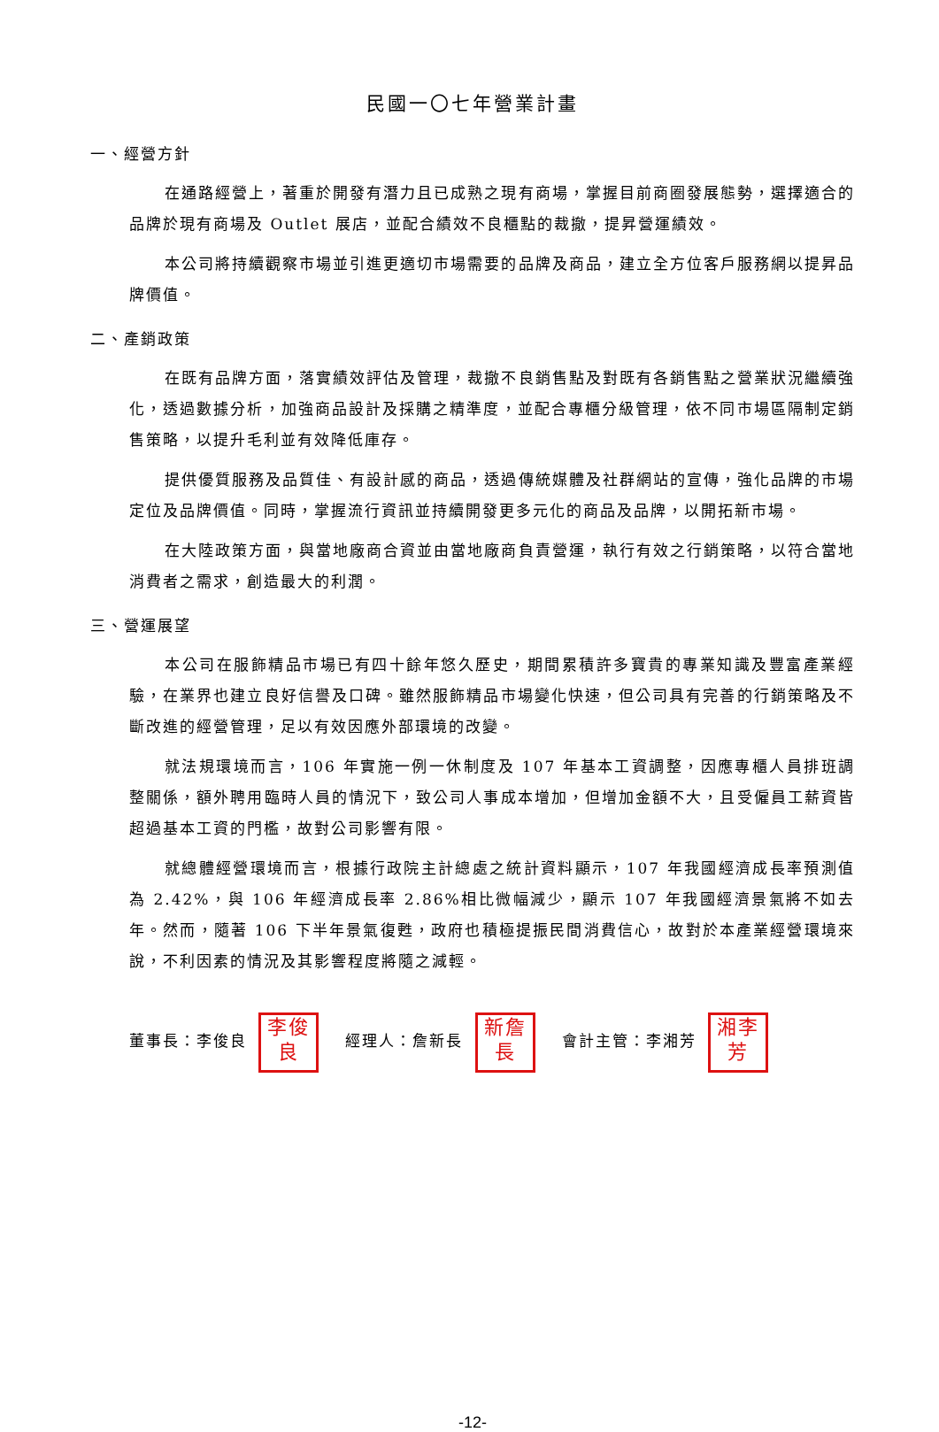民國一〇七年營業計畫
一、經營方針
在通路經營上，著重於開發有潛力且已成熟之現有商場，掌握目前商圈發展態勢，選擇適合的品牌於現有商場及 Outlet 展店，並配合績效不良櫃點的裁撤，提昇營運績效。
本公司將持續觀察市場並引進更適切市場需要的品牌及商品，建立全方位客戶服務網以提昇品牌價值。
二、產銷政策
在既有品牌方面，落實績效評估及管理，裁撤不良銷售點及對既有各銷售點之營業狀況繼續強化，透過數據分析，加強商品設計及採購之精準度，並配合專櫃分級管理，依不同市場區隔制定銷售策略，以提升毛利並有效降低庫存。
提供優質服務及品質佳、有設計感的商品，透過傳統媒體及社群網站的宣傳，強化品牌的市場定位及品牌價值。同時，掌握流行資訊並持續開發更多元化的商品及品牌，以開拓新市場。
在大陸政策方面，與當地廠商合資並由當地廠商負責營運，執行有效之行銷策略，以符合當地消費者之需求，創造最大的利潤。
三、營運展望
本公司在服飾精品市場已有四十餘年悠久歷史，期間累積許多寶貴的專業知識及豐富產業經驗，在業界也建立良好信譽及口碑。雖然服飾精品市場變化快速，但公司具有完善的行銷策略及不斷改進的經營管理，足以有效因應外部環境的改變。
就法規環境而言，106 年實施一例一休制度及 107 年基本工資調整，因應專櫃人員排班調整關係，額外聘用臨時人員的情況下，致公司人事成本增加，但增加金額不大，且受僱員工薪資皆超過基本工資的門檻，故對公司影響有限。
就總體經營環境而言，根據行政院主計總處之統計資料顯示，107 年我國經濟成長率預測值為 2.42%，與 106 年經濟成長率 2.86%相比微幅減少，顯示 107 年我國經濟景氣將不如去年。然而，隨著 106 下半年景氣復甦，政府也積極提振民間消費信心，故對於本產業經營環境來說，不利因素的情況及其影響程度將隨之減輕。
董事長：李俊良 李俊
良 經理人：詹新長 新詹
長 會計主管：李湘芳 湘李
芳
-12-